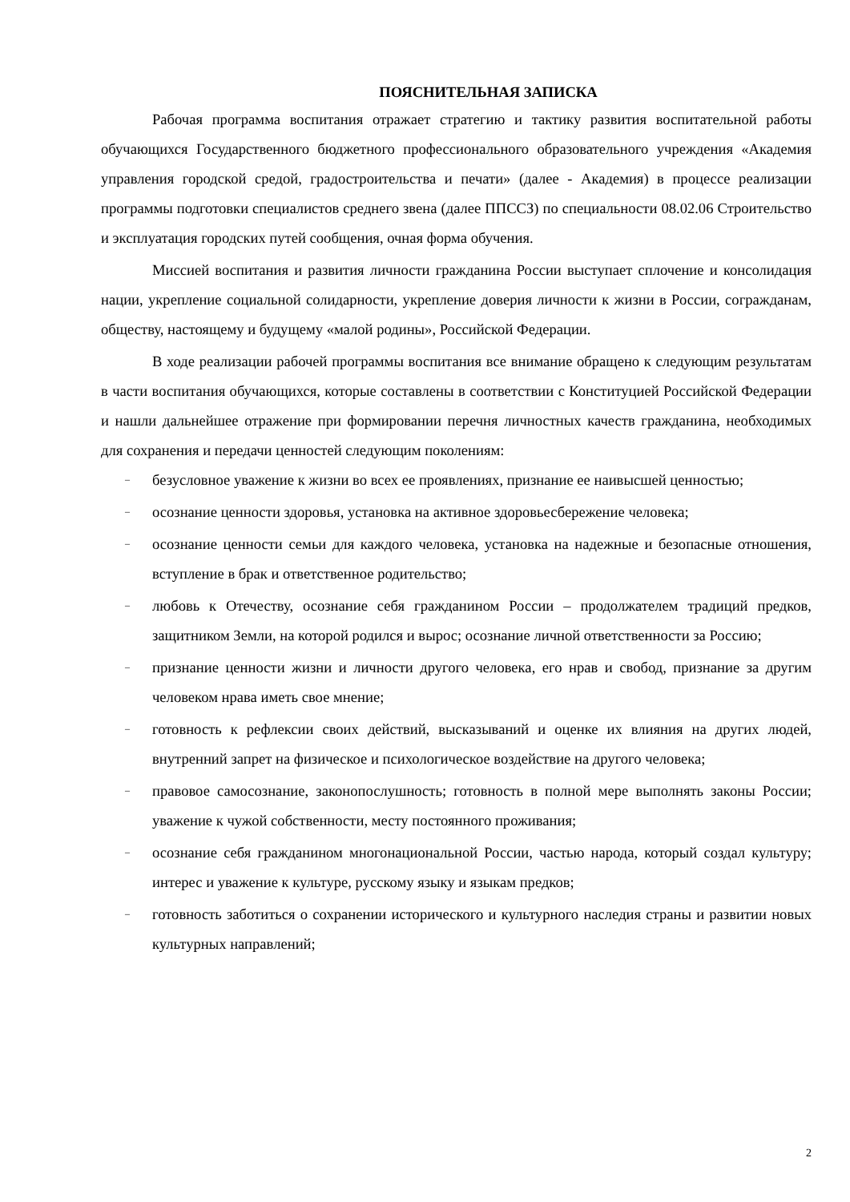ПОЯСНИТЕЛЬНАЯ ЗАПИСКА
Рабочая программа воспитания отражает стратегию и тактику развития воспитательной работы обучающихся Государственного бюджетного профессионального образовательного учреждения «Академия управления городской средой, градостроительства и печати» (далее - Академия) в процессе реализации программы подготовки специалистов среднего звена (далее ППССЗ) по специальности 08.02.06 Строительство и эксплуатация городских путей сообщения, очная форма обучения.
Миссией воспитания и развития личности гражданина России выступает сплочение и консолидация нации, укрепление социальной солидарности, укрепление доверия личности к жизни в России, согражданам, обществу, настоящему и будущему «малой родины», Российской Федерации.
В ходе реализации рабочей программы воспитания все внимание обращено к следующим результатам в части воспитания обучающихся, которые составлены в соответствии с Конституцией Российской Федерации и нашли дальнейшее отражение при формировании перечня личностных качеств гражданина, необходимых для сохранения и передачи ценностей следующим поколениям:
– безусловное уважение к жизни во всех ее проявлениях, признание ее наивысшей ценностью;
– осознание ценности здоровья, установка на активное здоровьесбережение человека;
– осознание ценности семьи для каждого человека, установка на надежные и безопасные отношения, вступление в брак и ответственное родительство;
– любовь к Отечеству, осознание себя гражданином России – продолжателем традиций предков, защитником Земли, на которой родился и вырос; осознание личной ответственности за Россию;
– признание ценности жизни и личности другого человека, его нрав и свобод, признание за другим человеком нрава иметь свое мнение;
– готовность к рефлексии своих действий, высказываний и оценке их влияния на других людей, внутренний запрет на физическое и психологическое воздействие на другого человека;
– правовое самосознание, законопослушность; готовность в полной мере выполнять законы России; уважение к чужой собственности, месту постоянного проживания;
– осознание себя гражданином многонациональной России, частью народа, который создал культуру; интерес и уважение к культуре, русскому языку и языкам предков;
– готовность заботиться о сохранении исторического и культурного наследия страны и развитии новых культурных направлений;
2